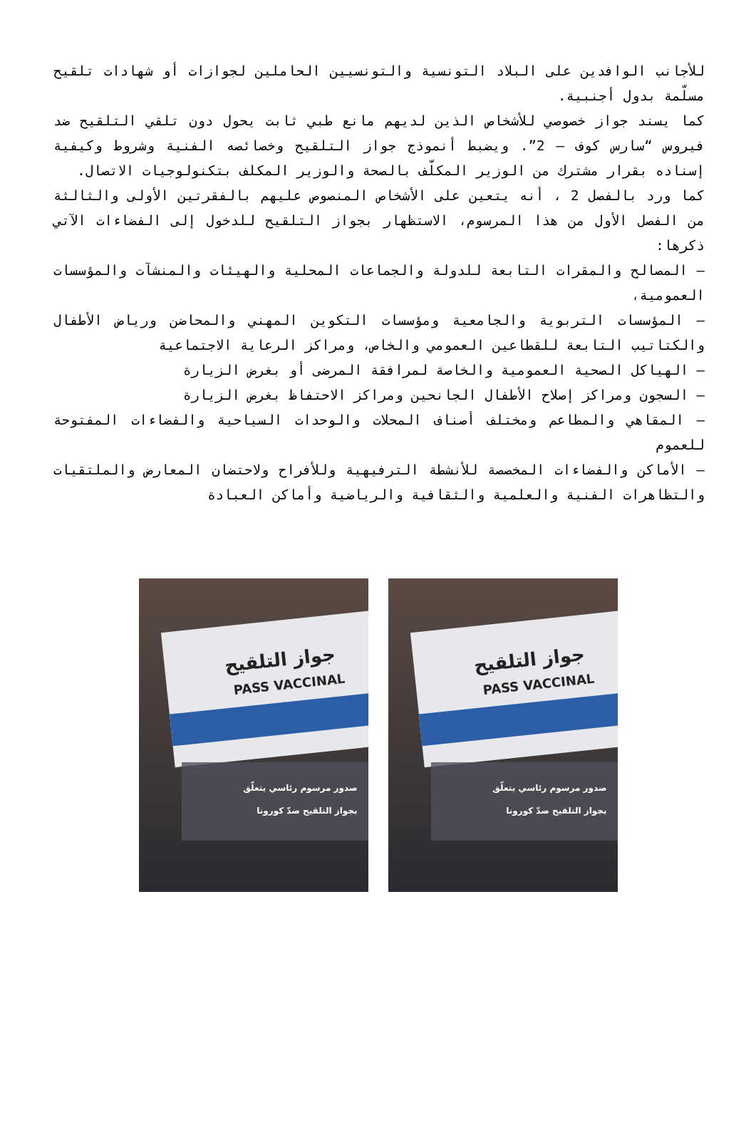للأجانب الوافدين على البلاد التونسية والتونسيين الحاملين لجوازات أو شهادات تلقيح مسلّمة بدول أجنبية.
كما يسند جواز خصوصي للأشخاص الذين لديهم مانع طبي ثابت يحول دون تلقي التلقيح ضد فيروس “سارس كوف – 2”. ويضبط أنموذج جواز التلقيح وخصائصه الفنية وشروط وكيفية إسناده بقرار مشترك من الوزير المكلّف بالصحة والوزير المكلف بتكنولوجيات الاتصال.
كما ورد بالفصل 2 ، أنه يتعين على الأشخاص المنصوص عليهم بالفقرتين الأولى والثالثة من الفصل الأول من هذا المرسوم، الاستظهار بجواز التلقيح للدخول إلى الفضاءات الآتي ذكرها:
– المصالح والمقرات التابعة للدولة والجماعات المحلية والهيئات والمنشآت والمؤسسات العمومية،
– المؤسسات التربوية والجامعية ومؤسسات التكوين المهني والمحاضن ورياض الأطفال والكتاتيب التابعة للقطاعين العمومي والخاص، ومراكز الرعاية الاجتماعية
– الهياكل الصحية العمومية والخاصة لمرافقة المرضى أو بغرض الزيارة
– السجون ومراكز إصلاح الأطفال الجانحين ومراكز الاحتفاظ بغرض الزيارة
– المقاهي والمطاعم ومختلف أصناف المحلات والوحدات السياحية والفضاءات المفتوحة للعموم
– الأماكن والفضاءات المخصصة للأنشطة الترفيهية وللأفراح ولاحتضان المعارض والملتقيات والتظاهرات الفنية والعلمية والثقافية والرياضية وأماكن العبادة
جواز التلقيح
PASS VACCINAL
صدور مرسوم رئاسي يتعلّق
بجواز التلقيح ضدّ كورونا
جواز التلقيح
PASS VACCINAL
صدور مرسوم رئاسي يتعلّق
بجواز التلقيح ضدّ كورونا